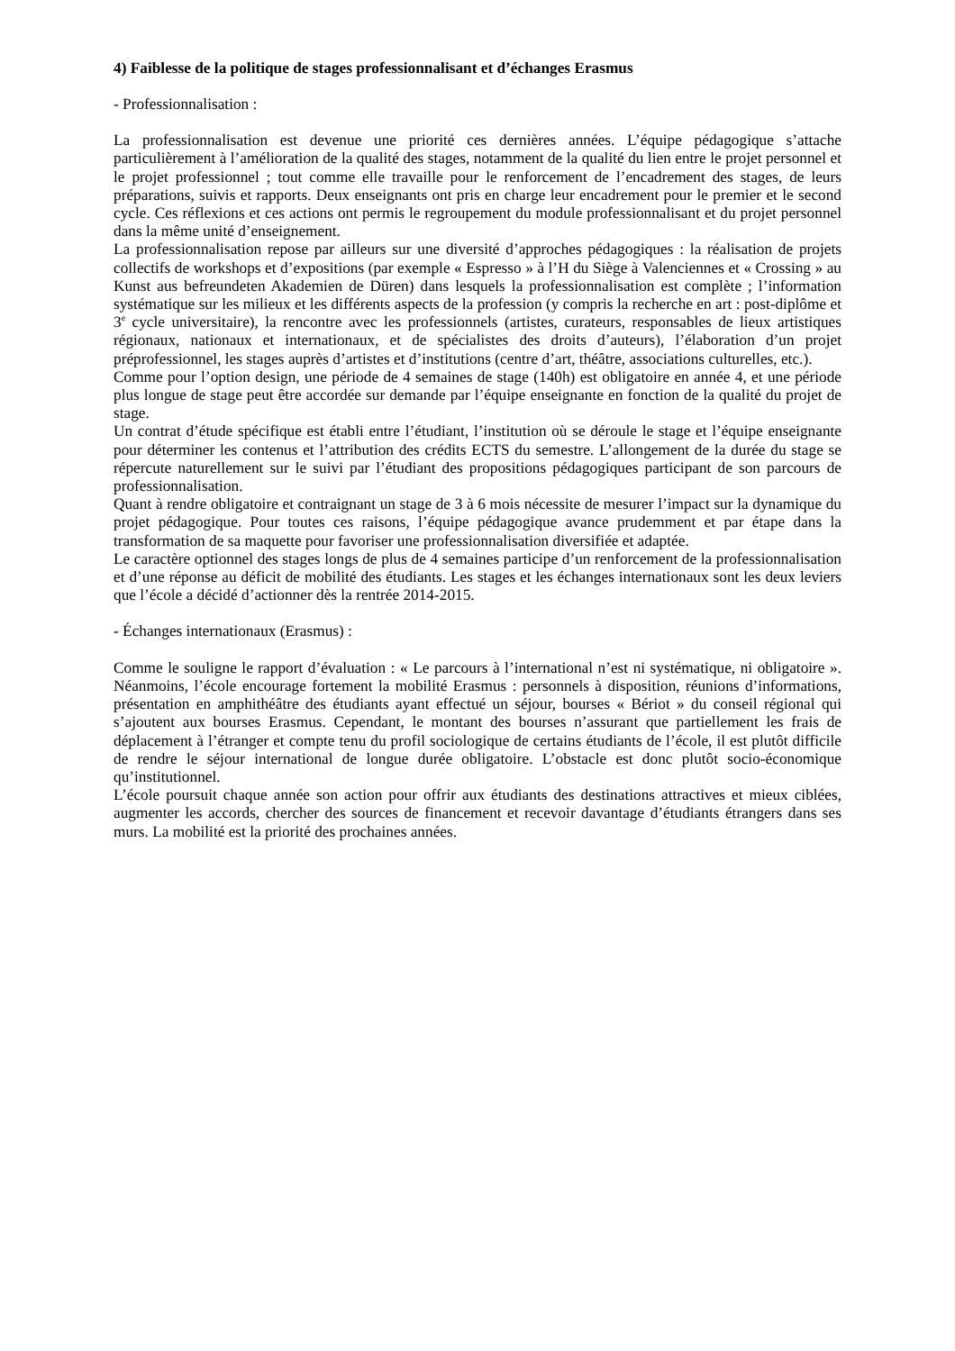4) Faiblesse de la politique de stages professionnalisant et d’échanges Erasmus
- Professionnalisation :
La professionnalisation est devenue une priorité ces dernières années. L’équipe pédagogique s’attache particulièrement à l’amélioration de la qualité des stages, notamment de la qualité du lien entre le projet personnel et le projet professionnel ; tout comme elle travaille pour le renforcement de l’encadrement des stages, de leurs préparations, suivis et rapports. Deux enseignants ont pris en charge leur encadrement pour le premier et le second cycle. Ces réflexions et ces actions ont permis le regroupement du module professionnalisant et du projet personnel dans la même unité d’enseignement.
La professionnalisation repose par ailleurs sur une diversité d’approches pédagogiques : la réalisation de projets collectifs de workshops et d’expositions (par exemple « Espresso » à l’H du Siège à Valenciennes et « Crossing » au Kunst aus befreundeten Akademien de Düren) dans lesquels la professionnalisation est complète ; l’information systématique sur les milieux et les différents aspects de la profession (y compris la recherche en art : post-diplôme et 3<sup>e</sup> cycle universitaire), la rencontre avec les professionnels (artistes, curateurs, responsables de lieux artistiques régionaux, nationaux et internationaux, et de spécialistes des droits d’auteurs), l’élaboration d’un projet préprofessionnel, les stages auprès d’artistes et d’institutions (centre d’art, théâtre, associations culturelles, etc.).
Comme pour l’option design, une période de 4 semaines de stage (140h) est obligatoire en année 4, et une période plus longue de stage peut être accordée sur demande par l’équipe enseignante en fonction de la qualité du projet de stage.
Un contrat d’étude spécifique est établi entre l’étudiant, l’institution où se déroule le stage et l’équipe enseignante pour déterminer les contenus et l’attribution des crédits ECTS du semestre. L’allongement de la durée du stage se répercute naturellement sur le suivi par l’étudiant des propositions pédagogiques participant de son parcours de professionnalisation.
Quant à rendre obligatoire et contraignant un stage de 3 à 6 mois nécessite de mesurer l’impact sur la dynamique du projet pédagogique. Pour toutes ces raisons, l’équipe pédagogique avance prudemment et par étape dans la transformation de sa maquette pour favoriser une professionnalisation diversifiée et adaptée.
Le caractère optionnel des stages longs de plus de 4 semaines participe d’un renforcement de la professionnalisation et d’une réponse au déficit de mobilité des étudiants. Les stages et les échanges internationaux sont les deux leviers que l’école a décidé d’actionner dès la rentrée 2014-2015.
- Échanges internationaux (Erasmus) :
Comme le souligne le rapport d’évaluation : « Le parcours à l’international n’est ni systématique, ni obligatoire ». Néanmoins, l’école encourage fortement la mobilité Erasmus : personnels à disposition, réunions d’informations, présentation en amphithéâtre des étudiants ayant effectué un séjour, bourses « Bériot » du conseil régional qui s’ajoutent aux bourses Erasmus. Cependant, le montant des bourses n’assurant que partiellement les frais de déplacement à l’étranger et compte tenu du profil sociologique de certains étudiants de l’école, il est plutôt difficile de rendre le séjour international de longue durée obligatoire. L’obstacle est donc plutôt socio-économique qu’institutionnel.
L’école poursuit chaque année son action pour offrir aux étudiants des destinations attractives et mieux ciblées, augmenter les accords, chercher des sources de financement et recevoir davantage d’étudiants étrangers dans ses murs. La mobilité est la priorité des prochaines années.